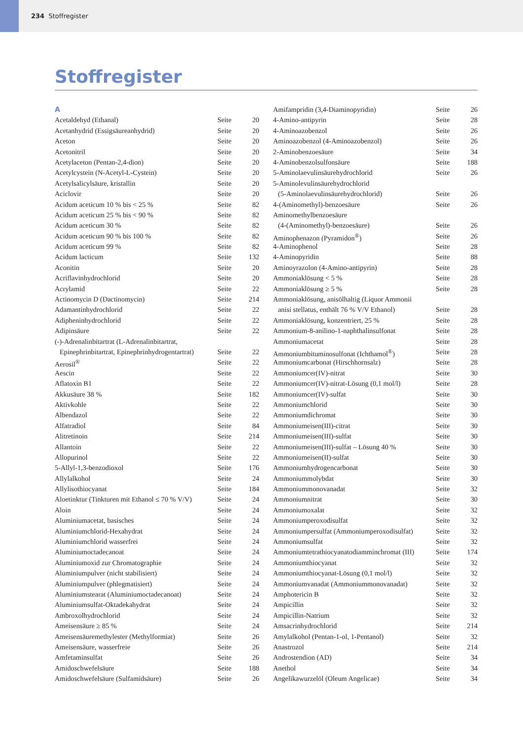234 Stoffregister
Stoffregister
| A | | |
| Acetaldehyd (Ethanal) | Seite | 20 |
| Acetanhydrid (Essigsäureanhydrid) | Seite | 20 |
| Aceton | Seite | 20 |
| Acetonitril | Seite | 20 |
| Acetylaceton (Pentan-2,4-dion) | Seite | 20 |
| Acetylcystein (N-Acetyl-L-Cystein) | Seite | 20 |
| Acetylsalicylsäure, kristallin | Seite | 20 |
| Aciclovir | Seite | 20 |
| Acidum aceticum 10 % bis < 25 % | Seite | 82 |
| Acidum aceticum 25 % bis < 90 % | Seite | 82 |
| Acidum aceticum 30 % | Seite | 82 |
| Acidum aceticum 90 % bis 100 % | Seite | 82 |
| Acidum aceticum 99 % | Seite | 82 |
| Acidum lacticum | Seite | 132 |
| Aconitin | Seite | 20 |
| Acriflavinhydrochlorid | Seite | 20 |
| Acrylamid | Seite | 22 |
| Actinomycin D (Dactinomycin) | Seite | 214 |
| Adamantinhydrochlorid | Seite | 22 |
| Adipheninhydrochlorid | Seite | 22 |
| Adipinsäure | Seite | 22 |
| (-)-Adrenalinbitartrat (L-Adrenalinbitartrat, | | |
| Epinephrinbitartrat, Epinephrinhydrogentartrat) | Seite | 22 |
| Aerosil<sup>®</sup> | Seite | 22 |
| Aescin | Seite | 22 |
| Aflatoxin B1 | Seite | 22 |
| Akkusäure 38 % | Seite | 182 |
| Aktivkohle | Seite | 22 |
| Albendazol | Seite | 22 |
| Alfatradiol | Seite | 84 |
| Alitretinoin | Seite | 214 |
| Allantoin | Seite | 22 |
| Allopurinol | Seite | 22 |
| 5-Allyl-1,3-benzodioxol | Seite | 176 |
| Allylalkohol | Seite | 24 |
| Allylisothiocyanat | Seite | 184 |
| Aloetinktur (Tinkturen mit Ethanol ≤ 70 % V/V) | Seite | 24 |
| Aloin | Seite | 24 |
| Aluminiumacetat, basisches | Seite | 24 |
| Aluminiumchlorid-Hexahydrat | Seite | 24 |
| Aluminiumchlorid wasserfrei | Seite | 24 |
| Aluminiumoctadecanoat | Seite | 24 |
| Aluminiumoxid zur Chromatographie | Seite | 24 |
| Aluminiumpulver (nicht stabilisiert) | Seite | 24 |
| Aluminiumpulver (phlegmatisiert) | Seite | 24 |
| Aluminiumstearat (Aluminiumoctadecanoat) | Seite | 24 |
| Aluminiumsulfat-Oktadekahydrat | Seite | 24 |
| Ambroxolhydrochlorid | Seite | 24 |
| Ameisensäure ≥ 85 % | Seite | 24 |
| Ameisensäuremethylester (Methylformiat) | Seite | 26 |
| Ameisensäure, wasserfreie | Seite | 26 |
| Amfetaminsulfat | Seite | 26 |
| Amidoschwefelsäure | Seite | 188 |
| Amidoschwefelsäure (Sulfamidsäure) | Seite | 26 |
| Amifampridin (3,4-Diaminopyridin) | Seite | 26 |
| 4-Amino-antipyrin | Seite | 28 |
| 4-Aminoazobenzol | Seite | 26 |
| Aminoazobenzol (4-Aminoazobenzol) | Seite | 26 |
| 2-Aminobenzoesäure | Seite | 34 |
| 4-Aminobenzolsulfonsäure | Seite | 188 |
| 5-Aminolaevulinsäurehydrochlorid | Seite | 26 |
| 5-Aminolevulinsäurehydrochlorid | | |
| (5-Aminolaevulinsäurehydrochlorid) | Seite | 26 |
| 4-(Aminomethyl)-benzoesäure | Seite | 26 |
| Aminomethylbenzoesäure | | |
| (4-(Aminomethyl)-benzoesäure) | Seite | 26 |
| Aminophenazon (Pyramidon<sup>®</sup>) | Seite | 26 |
| 4-Aminophenol | Seite | 28 |
| 4-Aminopyridin | Seite | 88 |
| Aminoyrazolon (4-Amino-antipyrin) | Seite | 28 |
| Ammoniaklösung < 5 % | Seite | 28 |
| Ammoniaklösung ≥ 5 % | Seite | 28 |
| Ammoniaklösung, anisölhaltig (Liquor Ammonii | | |
| anisi stellatus, enthält 76 % V/V Ethanol) | Seite | 28 |
| Ammoniaklösung, konzentriert, 25 % | Seite | 28 |
| Ammonium-8-anilino-1-naphthalinsulfonat | Seite | 28 |
| Ammoniumacetat | Seite | 28 |
| Ammoniumbituminosulfonat (Ichthamol<sup>®</sup>) | Seite | 28 |
| Ammoniumcarbonat (Hirschhornsalz) | Seite | 28 |
| Ammoniumcer(IV)-nitrat | Seite | 30 |
| Ammoniumcer(IV)-nitrat-Lösung (0,1 mol/l) | Seite | 28 |
| Ammoniumcer(IV)-sulfat | Seite | 30 |
| Ammoniumchlorid | Seite | 30 |
| Ammoniumdichromat | Seite | 30 |
| Ammoniumeisen(III)-citrat | Seite | 30 |
| Ammoniumeisen(III)-sulfat | Seite | 30 |
| Ammoniumeisen(III)-sulfat – Lösung 40 % | Seite | 30 |
| Ammoniumeisen(II)-sulfat | Seite | 30 |
| Ammoniumhydrogencarbonat | Seite | 30 |
| Ammoniummolybdat | Seite | 30 |
| Ammoniummonovanadat | Seite | 32 |
| Ammoniumnitrat | Seite | 30 |
| Ammoniumoxalat | Seite | 32 |
| Ammoniumperoxodisulfat | Seite | 32 |
| Ammoniumpersulfat (Ammoniumperoxodisulfat) | Seite | 32 |
| Ammoniumsulfat | Seite | 32 |
| Ammoniumtetrathiocyanatodiamminchromat (III) | Seite | 174 |
| Ammoniumthiocyanat | Seite | 32 |
| Ammoniumthiocyanat-Lösung (0,1 mol/l) | Seite | 32 |
| Ammoniumvanadat (Ammoniummonovanadat) | Seite | 32 |
| Amphotericin B | Seite | 32 |
| Ampicillin | Seite | 32 |
| Ampicillin-Natrium | Seite | 32 |
| Amsacrinhydrochlorid | Seite | 214 |
| Amylalkohol (Pentan-1-ol, 1-Pentanol) | Seite | 32 |
| Anastrozol | Seite | 214 |
| Androstendion (AD) | Seite | 34 |
| Anethol | Seite | 34 |
| Angelikawurzelöl (Oleum Angelicae) | Seite | 34 |